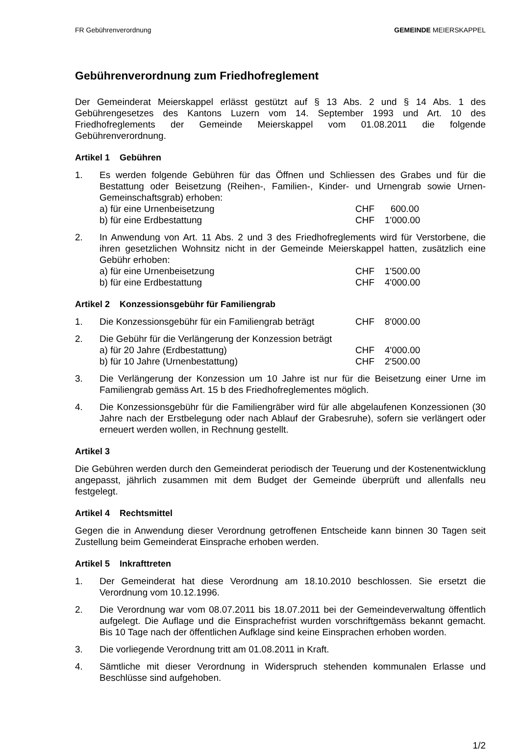FR Gebührenverordnung GEMEINDE MEIERSKAPPEL
Gebührenverordnung zum Friedhofreglement
Der Gemeinderat Meierskappel erlässt gestützt auf § 13 Abs. 2 und § 14 Abs. 1 des Gebührengesetzes des Kantons Luzern vom 14. September 1993 und Art. 10 des Friedhofreglements der Gemeinde Meierskappel vom 01.08.2011 die folgende Gebührenverordnung.
Artikel 1 Gebühren
1. Es werden folgende Gebühren für das Öffnen und Schliessen des Grabes und für die Bestattung oder Beisetzung (Reihen-, Familien-, Kinder- und Urnengrab sowie Urnen-Gemeinschaftsgrab) erhoben:
a) für eine Urnenbeisetzung CHF 600.00
b) für eine Erdbestattung CHF 1'000.00
2. In Anwendung von Art. 11 Abs. 2 und 3 des Friedhofreglements wird für Verstorbene, die ihren gesetzlichen Wohnsitz nicht in der Gemeinde Meierskappel hatten, zusätzlich eine Gebühr erhoben:
a) für eine Urnenbeisetzung CHF 1'500.00
b) für eine Erdbestattung CHF 4'000.00
Artikel 2 Konzessionsgebühr für Familiengrab
1. Die Konzessionsgebühr für ein Familiengrab beträgt CHF 8'000.00
2. Die Gebühr für die Verlängerung der Konzession beträgt
a) für 20 Jahre (Erdbestattung) CHF 4'000.00
b) für 10 Jahre (Urnenbestattung) CHF 2'500.00
3. Die Verlängerung der Konzession um 10 Jahre ist nur für die Beisetzung einer Urne im Familiengrab gemäss Art. 15 b des Friedhofreglementes möglich.
4. Die Konzessionsgebühr für die Familiengräber wird für alle abgelaufenen Konzessionen (30 Jahre nach der Erstbelegung oder nach Ablauf der Grabesruhe), sofern sie verlängert oder erneuert werden wollen, in Rechnung gestellt.
Artikel 3
Die Gebühren werden durch den Gemeinderat periodisch der Teuerung und der Kostenentwicklung angepasst, jährlich zusammen mit dem Budget der Gemeinde überprüft und allenfalls neu festgelegt.
Artikel 4 Rechtsmittel
Gegen die in Anwendung dieser Verordnung getroffenen Entscheide kann binnen 30 Tagen seit Zustellung beim Gemeinderat Einsprache erhoben werden.
Artikel 5 Inkrafttreten
1. Der Gemeinderat hat diese Verordnung am 18.10.2010 beschlossen. Sie ersetzt die Verordnung vom 10.12.1996.
2. Die Verordnung war vom 08.07.2011 bis 18.07.2011 bei der Gemeindeverwaltung öffentlich aufgelegt. Die Auflage und die Einsprachefrist wurden vorschriftgemäss bekannt gemacht. Bis 10 Tage nach der öffentlichen Aufklage sind keine Einsprachen erhoben worden.
3. Die vorliegende Verordnung tritt am 01.08.2011 in Kraft.
4. Sämtliche mit dieser Verordnung in Widerspruch stehenden kommunalen Erlasse und Beschlüsse sind aufgehoben.
1/2